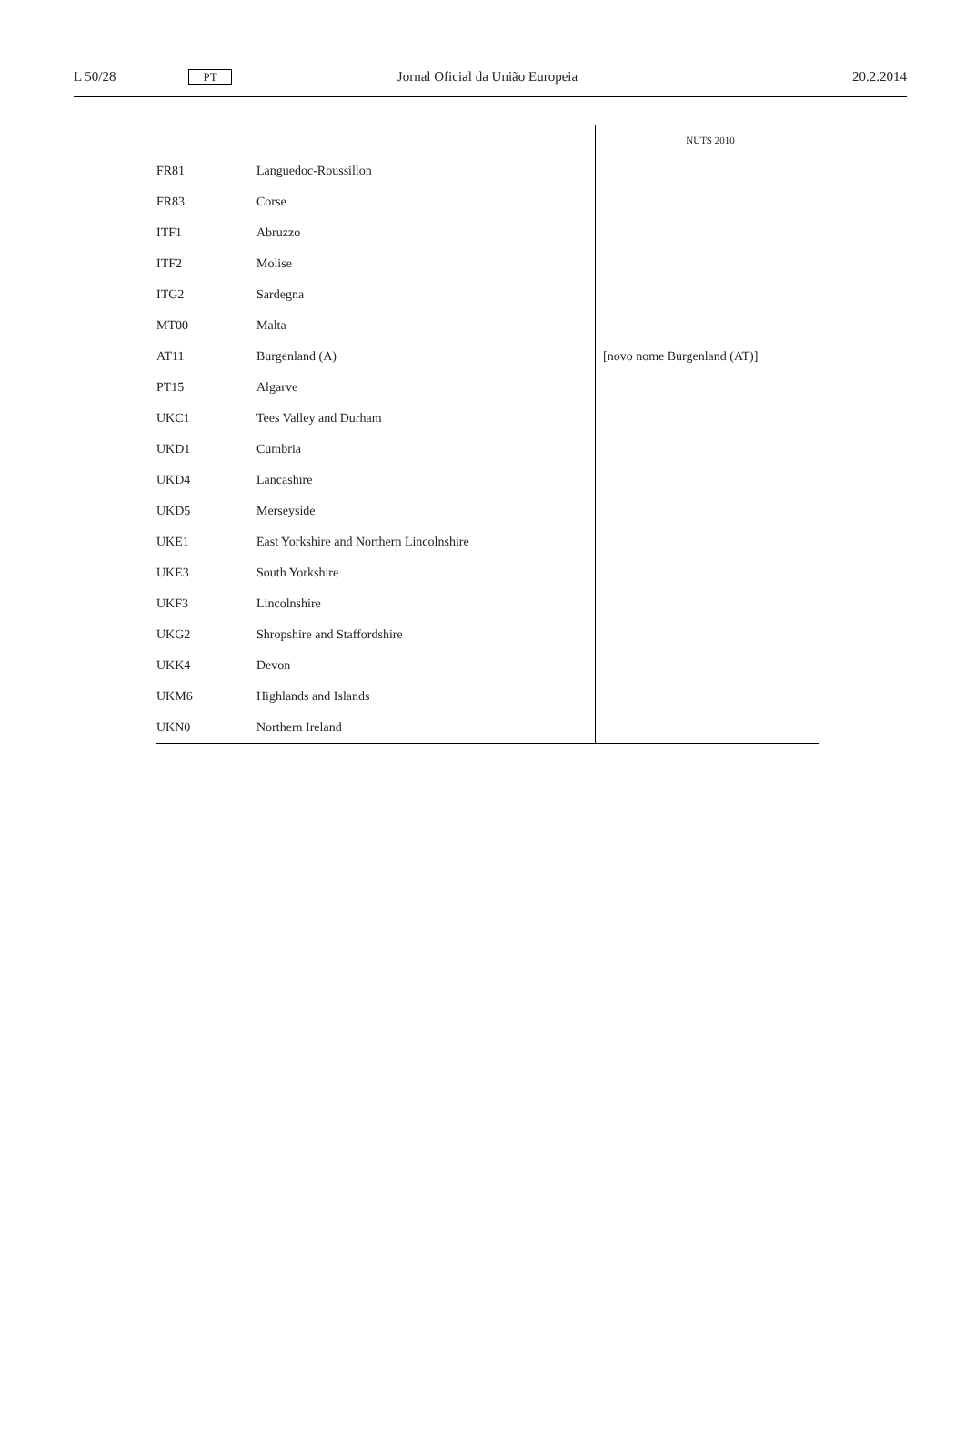L 50/28 PT Jornal Oficial da União Europeia 20.2.2014
| | | NUTS 2010 |
| --- | --- | --- |
| FR81 | Languedoc-Roussillon | |
| FR83 | Corse | |
| ITF1 | Abruzzo | |
| ITF2 | Molise | |
| ITG2 | Sardegna | |
| MT00 | Malta | |
| AT11 | Burgenland (A) | [novo nome Burgenland (AT)] |
| PT15 | Algarve | |
| UKC1 | Tees Valley and Durham | |
| UKD1 | Cumbria | |
| UKD4 | Lancashire | |
| UKD5 | Merseyside | |
| UKE1 | East Yorkshire and Northern Lincolnshire | |
| UKE3 | South Yorkshire | |
| UKF3 | Lincolnshire | |
| UKG2 | Shropshire and Staffordshire | |
| UKK4 | Devon | |
| UKM6 | Highlands and Islands | |
| UKN0 | Northern Ireland | |